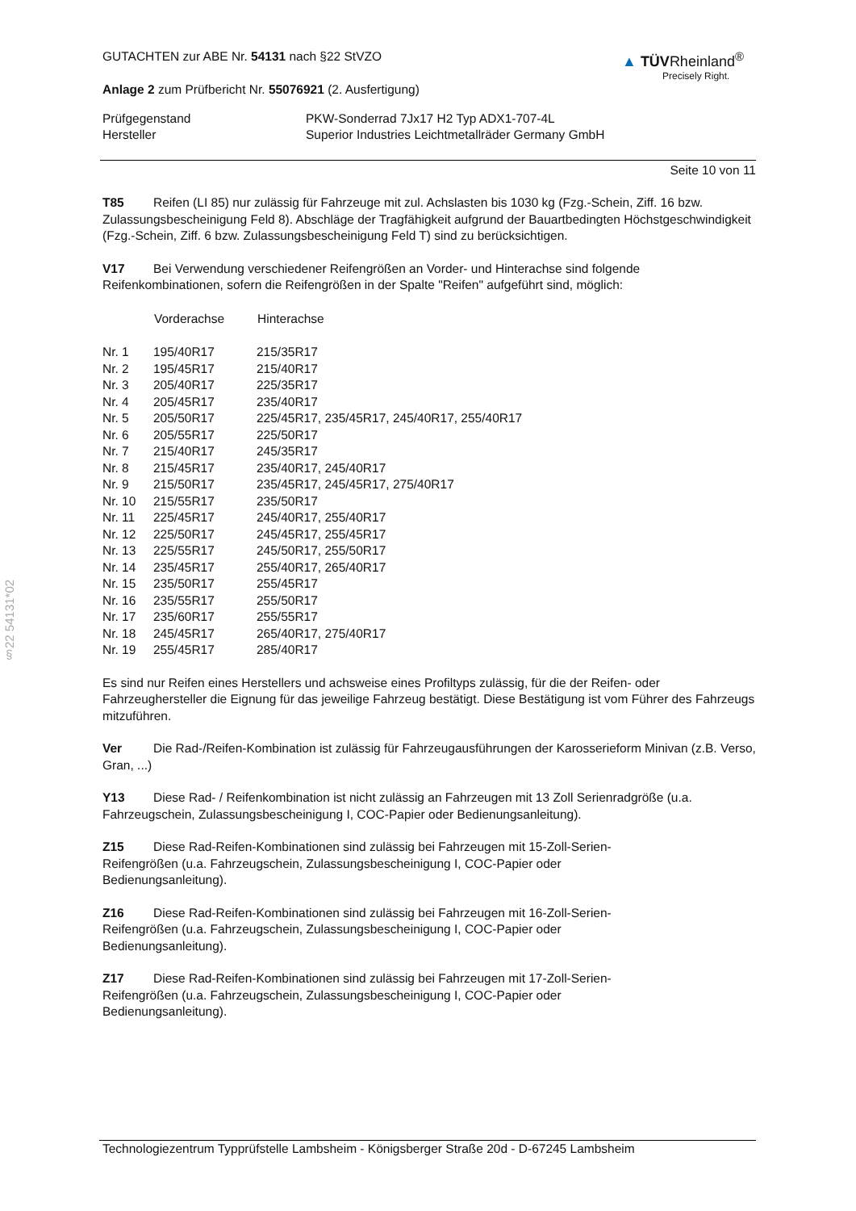§22 54131*02
GUTACHTEN zur ABE Nr. 54131 nach §22 StVZO
Anlage 2 zum Prüfbericht Nr. 55076921 (2. Ausfertigung)
▲ TÜVRheinland<sup>®</sup>
Precisely Right.
| Prüfgegenstand | PKW-Sonderrad 7Jx17 H2 Typ ADX1-707-4L |
| Hersteller | Superior Industries Leichtmetallräder Germany GmbH |
Seite 10 von 11
T85 Reifen (LI 85) nur zulässig für Fahrzeuge mit zul. Achslasten bis 1030 kg (Fzg.-Schein, Ziff. 16 bzw. Zulassungsbescheinigung Feld 8). Abschläge der Tragfähigkeit aufgrund der Bauartbedingten Höchstgeschwindigkeit (Fzg.-Schein, Ziff. 6 bzw. Zulassungsbescheinigung Feld T) sind zu berücksichtigen.
V17 Bei Verwendung verschiedener Reifengrößen an Vorder- und Hinterachse sind folgende Reifenkombinationen, sofern die Reifengrößen in der Spalte "Reifen" aufgeführt sind, möglich:
| | Vorderachse | Hinterachse |
| --- | --- | --- |
| Nr. 1 | 195/40R17 | 215/35R17 |
| Nr. 2 | 195/45R17 | 215/40R17 |
| Nr. 3 | 205/40R17 | 225/35R17 |
| Nr. 4 | 205/45R17 | 235/40R17 |
| Nr. 5 | 205/50R17 | 225/45R17, 235/45R17, 245/40R17, 255/40R17 |
| Nr. 6 | 205/55R17 | 225/50R17 |
| Nr. 7 | 215/40R17 | 245/35R17 |
| Nr. 8 | 215/45R17 | 235/40R17, 245/40R17 |
| Nr. 9 | 215/50R17 | 235/45R17, 245/45R17, 275/40R17 |
| Nr. 10 | 215/55R17 | 235/50R17 |
| Nr. 11 | 225/45R17 | 245/40R17, 255/40R17 |
| Nr. 12 | 225/50R17 | 245/45R17, 255/45R17 |
| Nr. 13 | 225/55R17 | 245/50R17, 255/50R17 |
| Nr. 14 | 235/45R17 | 255/40R17, 265/40R17 |
| Nr. 15 | 235/50R17 | 255/45R17 |
| Nr. 16 | 235/55R17 | 255/50R17 |
| Nr. 17 | 235/60R17 | 255/55R17 |
| Nr. 18 | 245/45R17 | 265/40R17, 275/40R17 |
| Nr. 19 | 255/45R17 | 285/40R17 |
Es sind nur Reifen eines Herstellers und achsweise eines Profiltyps zulässig, für die der Reifen- oder Fahrzeughersteller die Eignung für das jeweilige Fahrzeug bestätigt. Diese Bestätigung ist vom Führer des Fahrzeugs mitzuführen.
Ver Die Rad-/Reifen-Kombination ist zulässig für Fahrzeugausführungen der Karosserieform Minivan (z.B. Verso, Gran, ...)
Y13 Diese Rad- / Reifenkombination ist nicht zulässig an Fahrzeugen mit 13 Zoll Serienradgröße (u.a. Fahrzeugschein, Zulassungsbescheinigung I, COC-Papier oder Bedienungsanleitung).
Z15 Diese Rad-Reifen-Kombinationen sind zulässig bei Fahrzeugen mit 15-Zoll-Serien-
Reifengrößen (u.a. Fahrzeugschein, Zulassungsbescheinigung I, COC-Papier oder
Bedienungsanleitung).
Z16 Diese Rad-Reifen-Kombinationen sind zulässig bei Fahrzeugen mit 16-Zoll-Serien-
Reifengrößen (u.a. Fahrzeugschein, Zulassungsbescheinigung I, COC-Papier oder
Bedienungsanleitung).
Z17 Diese Rad-Reifen-Kombinationen sind zulässig bei Fahrzeugen mit 17-Zoll-Serien-
Reifengrößen (u.a. Fahrzeugschein, Zulassungsbescheinigung I, COC-Papier oder
Bedienungsanleitung).
Technologiezentrum Typprüfstelle Lambsheim - Königsberger Straße 20d - D-67245 Lambsheim